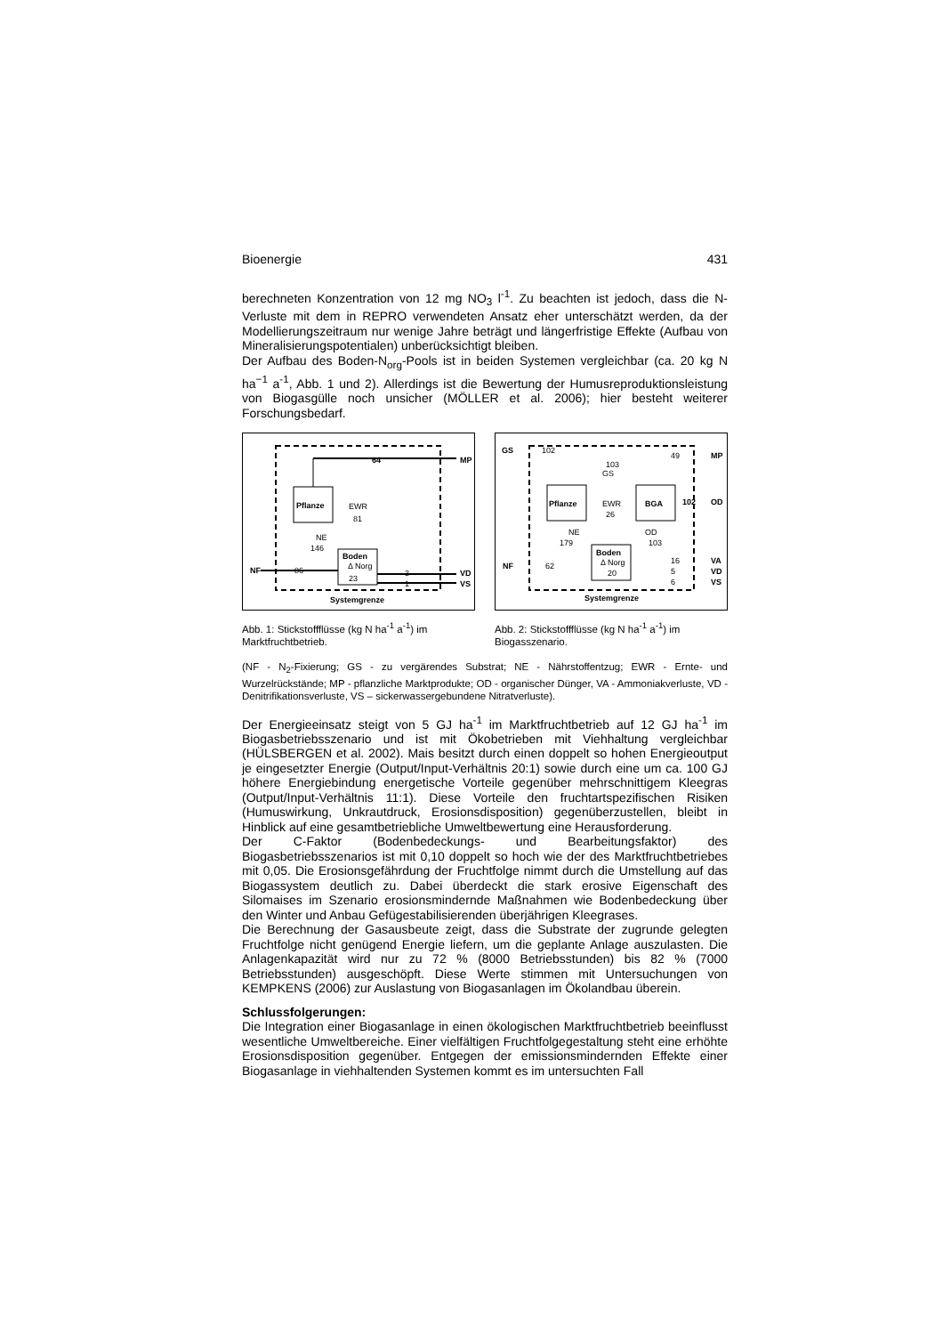Bioenergie 431
berechneten Konzentration von 12 mg NO<sub>3</sub> l<sup>-1</sup>. Zu beachten ist jedoch, dass die N-Verluste mit dem in REPRO verwendeten Ansatz eher unterschätzt werden, da der Modellierungszeitraum nur wenige Jahre beträgt und längerfristige Effekte (Aufbau von Mineralisierungspotentialen) unberücksichtigt bleiben.
Der Aufbau des Boden-N<sub>org</sub>-Pools ist in beiden Systemen vergleichbar (ca. 20 kg N ha<sup>−1</sup> a<sup>-1</sup>, Abb. 1 und 2). Allerdings ist die Bewertung der Humusreproduktionsleistung von Biogasgülle noch unsicher (MÖLLER et al. 2006); hier besteht weiterer Forschungsbedarf.
Pflanze
Boden
Δ Norg
64
81
EWR
NE
146
86
23
3
1
NF
MP
VD
VS
Systemgrenze
Abb. 1: Stickstoffflüsse (kg N ha<sup>-1</sup> a<sup>-1</sup>) im Marktfruchtbetrieb.
Pflanze
BGA
Boden
Δ Norg
GS
102
49
103
GS
EWR
26
NE
179
OD
103
102
OD
MP
NF
62
20
16
5
6
VA
VD
VS
Systemgrenze
Abb. 2: Stickstoffflüsse (kg N ha<sup>-1</sup> a<sup>-1</sup>) im Biogasszenario.
(NF - N<sub>2</sub>-Fixierung; GS - zu vergärendes Substrat; NE - Nährstoffentzug; EWR - Ernte- und Wurzelrückstände; MP - pflanzliche Marktprodukte; OD - organischer Dünger, VA - Ammoniakverluste, VD - Denitrifikationsverluste, VS – sickerwassergebundene Nitratverluste).
Der Energieeinsatz steigt von 5 GJ ha<sup>-1</sup> im Marktfruchtbetrieb auf 12 GJ ha<sup>-1</sup> im Biogasbetriebsszenario und ist mit Ökobetrieben mit Viehhaltung vergleichbar (HÜLSBERGEN et al. 2002). Mais besitzt durch einen doppelt so hohen Energieoutput je eingesetzter Energie (Output/Input-Verhältnis 20:1) sowie durch eine um ca. 100 GJ höhere Energiebindung energetische Vorteile gegenüber mehrschnittigem Kleegras (Output/Input-Verhältnis 11:1). Diese Vorteile den fruchtartspezifischen Risiken (Humuswirkung, Unkrautdruck, Erosionsdisposition) gegenüberzustellen, bleibt in Hinblick auf eine gesamtbetriebliche Umweltbewertung eine Herausforderung.
Der C-Faktor (Bodenbedeckungs- und Bearbeitungsfaktor) des Biogasbetriebsszenarios ist mit 0,10 doppelt so hoch wie der des Marktfruchtbetriebes mit 0,05. Die Erosionsgefährdung der Fruchtfolge nimmt durch die Umstellung auf das Biogassystem deutlich zu. Dabei überdeckt die stark erosive Eigenschaft des Silomaises im Szenario erosionsmindernde Maßnahmen wie Bodenbedeckung über den Winter und Anbau Gefügestabilisierenden überjährigen Kleegrases.
Die Berechnung der Gasausbeute zeigt, dass die Substrate der zugrunde gelegten Fruchtfolge nicht genügend Energie liefern, um die geplante Anlage auszulasten. Die Anlagenkapazität wird nur zu 72 % (8000 Betriebsstunden) bis 82 % (7000 Betriebsstunden) ausgeschöpft. Diese Werte stimmen mit Untersuchungen von KEMPKENS (2006) zur Auslastung von Biogasanlagen im Ökolandbau überein.
Schlussfolgerungen:
Die Integration einer Biogasanlage in einen ökologischen Marktfruchtbetrieb beeinflusst wesentliche Umweltbereiche. Einer vielfältigen Fruchtfolgegestaltung steht eine erhöhte Erosionsdisposition gegenüber. Entgegen der emissionsmindernden Effekte einer Biogasanlage in viehhaltenden Systemen kommt es im untersuchten Fall